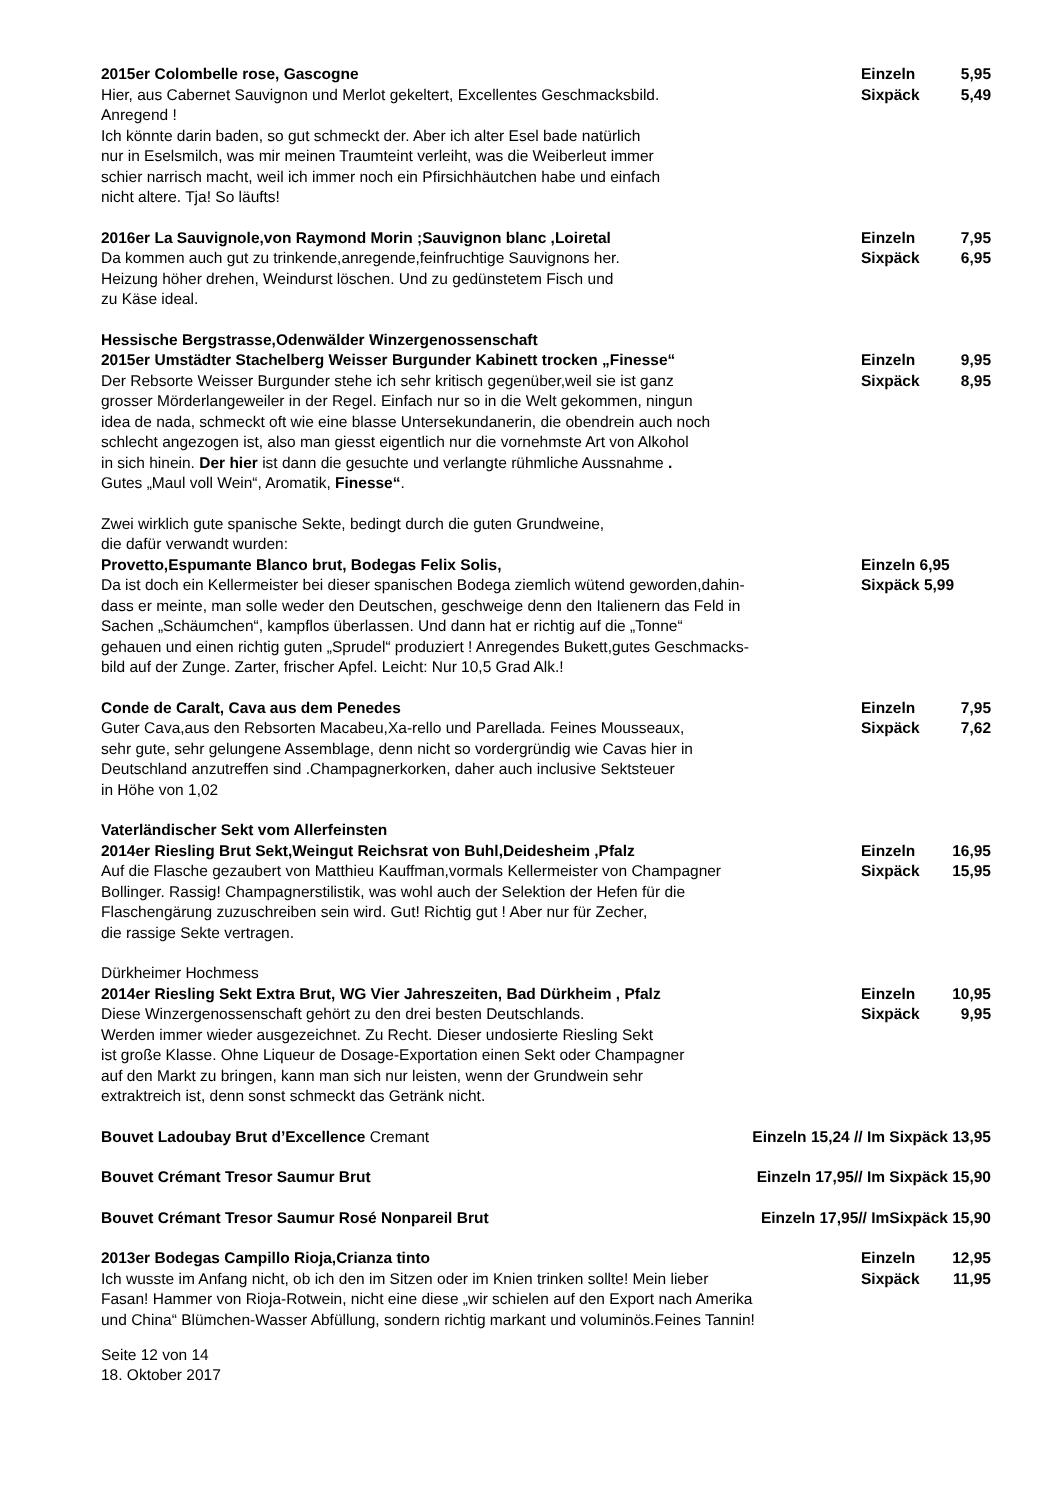2015er Colombelle rose, Gascogne
Hier, aus Cabernet Sauvignon und Merlot gekeltert, Excellentes Geschmacksbild.
Anregend !
Ich könnte darin baden, so gut schmeckt der. Aber ich alter Esel bade natürlich
nur in Eselsmilch, was mir meinen Traumteint verleiht, was die Weiberleut immer
schier narrisch macht, weil ich immer noch ein Pfirsichhäutchen habe und einfach
nicht altere. Tja! So läufts!
Einzeln 5,95
Sixpäck 5,49
2016er La Sauvignole,von Raymond Morin ;Sauvignon blanc ,Loiretal
Da kommen auch gut zu trinkende,anregende,feinfruchtige Sauvignons her.
Heizung höher drehen, Weindurst löschen. Und zu gedünstetem Fisch und
zu Käse ideal.
Einzeln 7,95
Sixpäck 6,95
Hessische Bergstrasse,Odenwälder Winzergenossenschaft
2015er Umstädter Stachelberg Weisser Burgunder Kabinett trocken „Finesse“
Der Rebsorte Weisser Burgunder stehe ich sehr kritisch gegenüber,weil sie ist ganz
grosser Mörderlangeweiler in der Regel. Einfach nur so in die Welt gekommen, ningun
idea de nada, schmeckt oft wie eine blasse Untersekundanerin, die obendrein auch noch
schlecht angezogen ist, also man giesst eigentlich nur die vornehmste Art von Alkohol
in sich hinein. Der hier ist dann die gesuchte und verlangte rühmliche Aussnahme .
Gutes „Maul voll Wein“, Aromatik, Finesse“.
Einzeln 9,95
Sixpäck 8,95
Zwei wirklich gute spanische Sekte, bedingt durch die guten Grundweine,
die dafür verwandt wurden:
Provetto,Espumante Blanco brut, Bodegas Felix Solis,
Da ist doch ein Kellermeister bei dieser spanischen Bodega ziemlich wütend geworden,dahin-
dass er meinte, man solle weder den Deutschen, geschweige denn den Italienern das Feld in
Sachen „Schäumchen“, kampflos überlassen. Und dann hat er richtig auf die „Tonne“
gehauen und einen richtig guten „Sprudel“ produziert ! Anregendes Bukett,gutes Geschmacks-
bild auf der Zunge. Zarter, frischer Apfel. Leicht: Nur 10,5 Grad Alk.!
Einzeln 6,95
Sixpäck 5,99
Conde de Caralt, Cava aus dem Penedes
Guter Cava,aus den Rebsorten Macabeu,Xa-rello und Parellada. Feines Mousseaux,
sehr gute, sehr gelungene Assemblage, denn nicht so vordergründig wie Cavas hier in
Deutschland anzutreffen sind .Champagnerkorken, daher auch inclusive Sektsteuer
in Höhe von 1,02
Einzeln 7,95
Sixpäck 7,62
Vaterländischer Sekt vom Allerfeinsten
2014er Riesling Brut Sekt,Weingut Reichsrat von Buhl,Deidesheim ,Pfalz
Auf die Flasche gezaubert von Matthieu Kauffman,vormals Kellermeister von Champagner
Bollinger. Rassig! Champagnerstilistik, was wohl auch der Selektion der Hefen für die
Flaschengärung zuzuschreiben sein wird. Gut! Richtig gut ! Aber nur für Zecher,
die rassige Sekte vertragen.
Einzeln 16,95
Sixpäck 15,95
Dürkheimer Hochmess
2014er Riesling Sekt Extra Brut, WG Vier Jahreszeiten, Bad Dürkheim , Pfalz
Diese Winzergenossenschaft gehört zu den drei besten Deutschlands.
Werden immer wieder ausgezeichnet. Zu Recht. Dieser undosierte Riesling Sekt
ist große Klasse. Ohne Liqueur de Dosage-Exportation einen Sekt oder Champagner
auf den Markt zu bringen, kann man sich nur leisten, wenn der Grundwein sehr
extraktreich ist, denn sonst schmeckt das Getränk nicht.
Einzeln 10,95
Sixpäck 9,95
Bouvet Ladoubay Brut d’Excellence Cremant Einzeln 15,24 // Im Sixpäck 13,95
Bouvet Crémant Tresor Saumur Brut Einzeln 17,95// Im Sixpäck 15,90
Bouvet Crémant Tresor Saumur Rosé Nonpareil Brut Einzeln 17,95// ImSixpäck 15,90
2013er Bodegas Campillo Rioja,Crianza tinto
Ich wusste im Anfang nicht, ob ich den im Sitzen oder im Knien trinken sollte! Mein lieber
Fasan! Hammer von Rioja-Rotwein, nicht eine diese „wir schielen auf den Export nach Amerika
und China“ Blümchen-Wasser Abfüllung, sondern richtig markant und voluminös.Feines Tannin!
Einzeln 12,95
Sixpäck 11,95
Seite 12 von 14
18. Oktober 2017